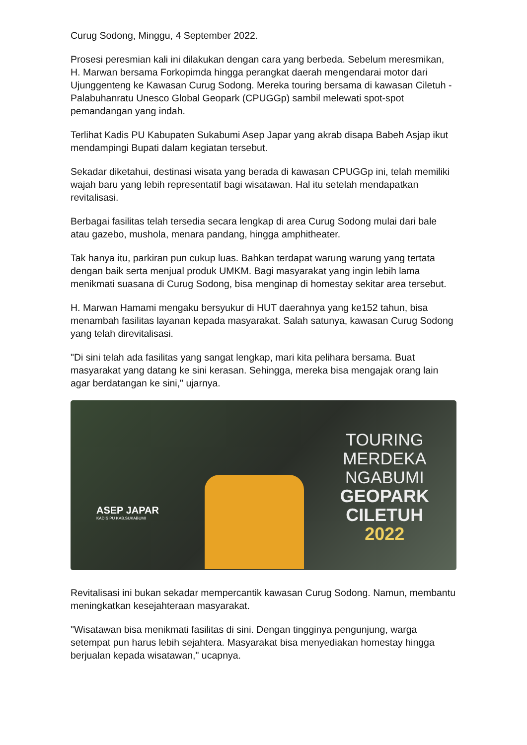Curug Sodong, Minggu, 4 September 2022.
Prosesi peresmian kali ini dilakukan dengan cara yang berbeda. Sebelum meresmikan, H. Marwan bersama Forkopimda hingga perangkat daerah mengendarai motor dari Ujunggenteng ke Kawasan Curug Sodong. Mereka touring bersama di kawasan Ciletuh -Palabuhanratu Unesco Global Geopark (CPUGGp) sambil melewati spot-spot pemandangan yang indah.
Terlihat Kadis PU Kabupaten Sukabumi Asep Japar yang akrab disapa Babeh Asjap ikut mendampingi Bupati dalam kegiatan tersebut.
Sekadar diketahui, destinasi wisata yang berada di kawasan CPUGGp ini, telah memiliki wajah baru yang lebih representatif bagi wisatawan. Hal itu setelah mendapatkan revitalisasi.
Berbagai fasilitas telah tersedia secara lengkap di area Curug Sodong mulai dari bale atau gazebo, mushola, menara pandang, hingga amphitheater.
Tak hanya itu, parkiran pun cukup luas. Bahkan terdapat warung warung yang tertata dengan baik serta menjual produk UMKM. Bagi masyarakat yang ingin lebih lama menikmati suasana di Curug Sodong, bisa menginap di homestay sekitar area tersebut.
H. Marwan Hamami mengaku bersyukur di HUT daerahnya yang ke152 tahun, bisa menambah fasilitas layanan kepada masyarakat. Salah satunya, kawasan Curug Sodong yang telah direvitalisasi.
"Di sini telah ada fasilitas yang sangat lengkap, mari kita pelihara bersama. Buat masyarakat yang datang ke sini kerasan. Sehingga, mereka bisa mengajak orang lain agar berdatangan ke sini," ujarnya.
ASEP JAPAR
KADIS PU KAB.SUKABUMI
TOURING
MERDEKA
NGABUMI
GEOPARK
CILETUH
2022
Revitalisasi ini bukan sekadar mempercantik kawasan Curug Sodong. Namun, membantu meningkatkan kesejahteraan masyarakat.
"Wisatawan bisa menikmati fasilitas di sini. Dengan tingginya pengunjung, warga setempat pun harus lebih sejahtera. Masyarakat bisa menyediakan homestay hingga berjualan kepada wisatawan," ucapnya.